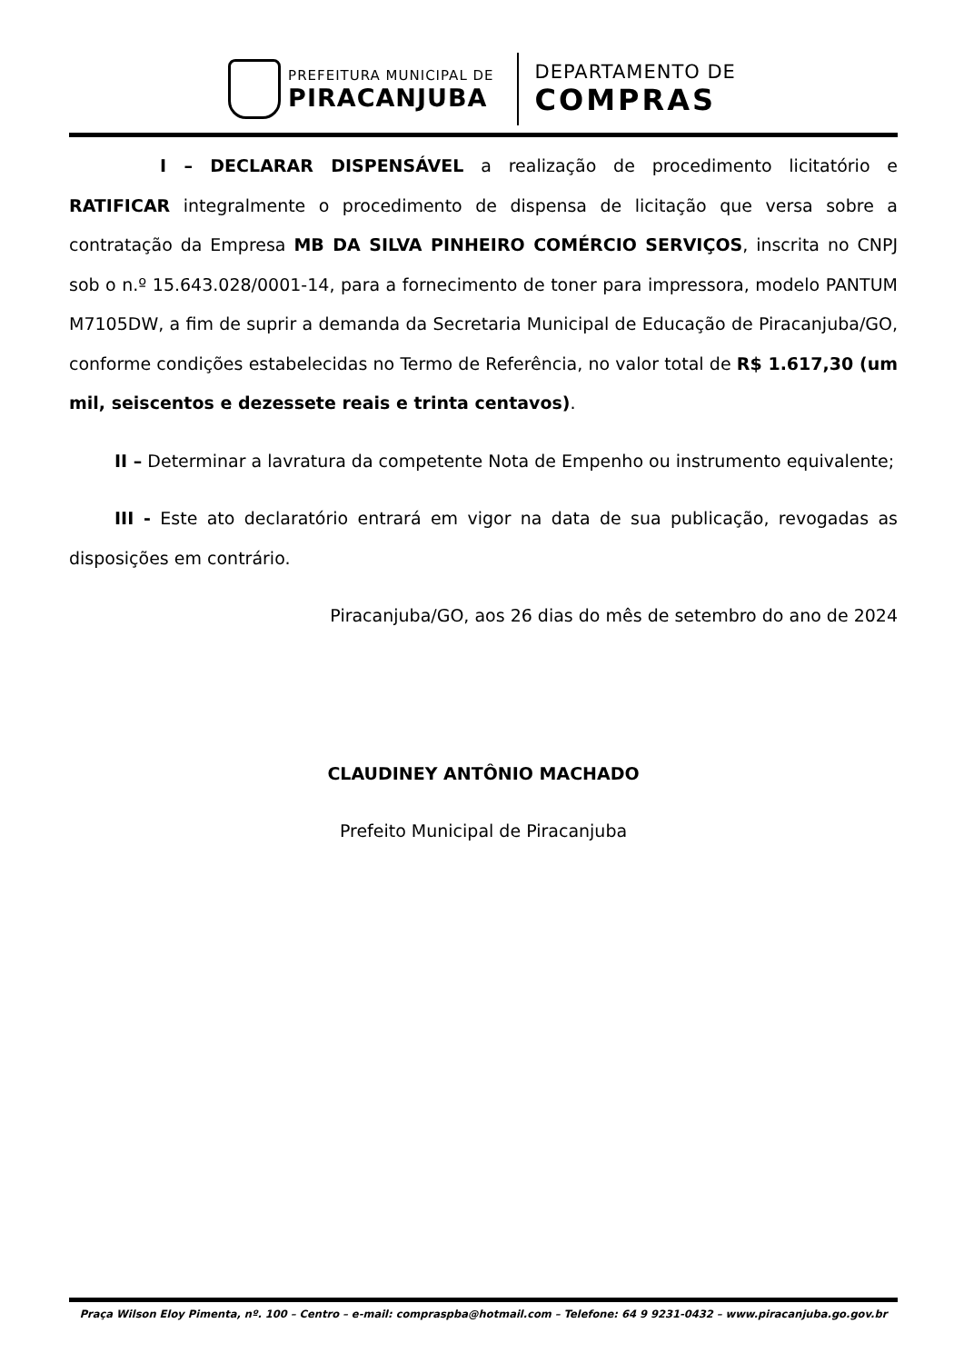PREFEITURA MUNICIPAL DE
PIRACANJUBA
DEPARTAMENTO DE
COMPRAS
I – DECLARAR DISPENSÁVEL a realização de procedimento licitatório e RATIFICAR integralmente o procedimento de dispensa de licitação que versa sobre a contratação da Empresa MB DA SILVA PINHEIRO COMÉRCIO SERVIÇOS, inscrita no CNPJ sob o n.º 15.643.028/0001-14, para a fornecimento de toner para impressora, modelo PANTUM M7105DW, a fim de suprir a demanda da Secretaria Municipal de Educação de Piracanjuba/GO, conforme condições estabelecidas no Termo de Referência, no valor total de R$ 1.617,30 (um mil, seiscentos e dezessete reais e trinta centavos).
II – Determinar a lavratura da competente Nota de Empenho ou instrumento equivalente;
III - Este ato declaratório entrará em vigor na data de sua publicação, revogadas as disposições em contrário.
Piracanjuba/GO, aos 26 dias do mês de setembro do ano de 2024
CLAUDINEY ANTÔNIO MACHADO
Prefeito Municipal de Piracanjuba
Praça Wilson Eloy Pimenta, nº. 100 – Centro – e-mail: compraspba@hotmail.com – Telefone: 64 9 9231-0432 – www.piracanjuba.go.gov.br